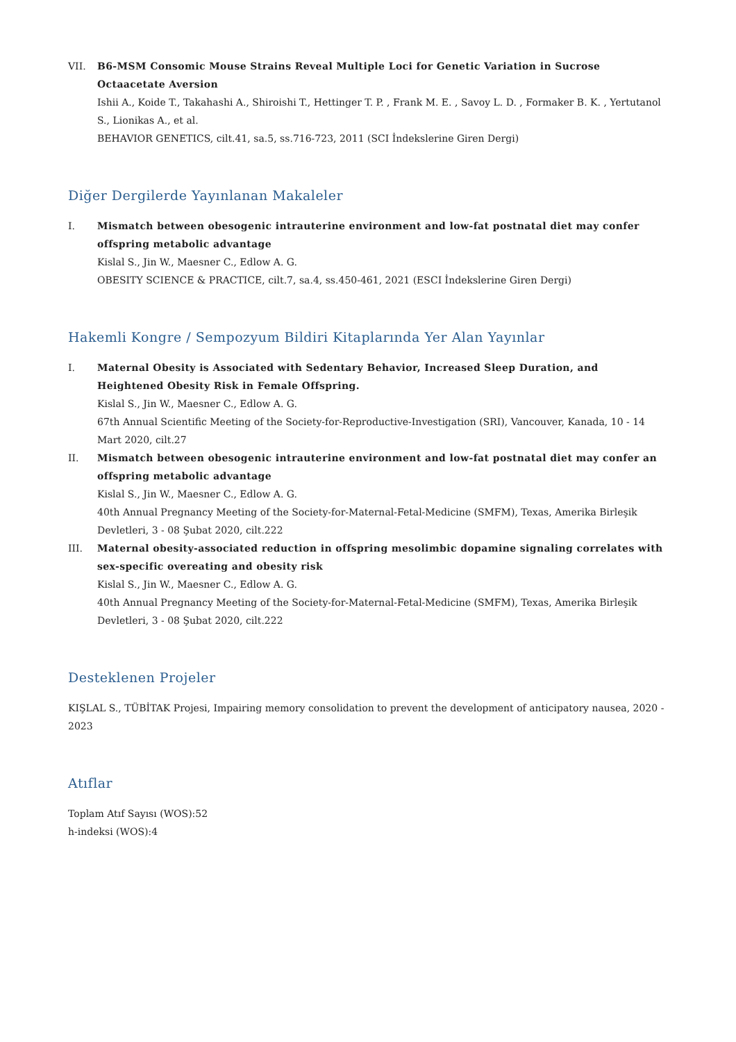VII. B6-MSM Consomic Mouse Strains Reveal Multiple Loci for Genetic Variation in Sucrose Octaacetate Aversion
Ishii A., Koide T., Takahashi A., Shiroishi T., Hettinger T. P. , Frank M. E. , Savoy L. D. , Formaker B. K. , Yertutanol S., Lionikas A., et al.
BEHAVIOR GENETICS, cilt.41, sa.5, ss.716-723, 2011 (SCI İndekslerine Giren Dergi)
Diğer Dergilerde Yayınlanan Makaleler
I. Mismatch between obesogenic intrauterine environment and low-fat postnatal diet may confer offspring metabolic advantage
Kislal S., Jin W., Maesner C., Edlow A. G.
OBESITY SCIENCE & PRACTICE, cilt.7, sa.4, ss.450-461, 2021 (ESCI İndekslerine Giren Dergi)
Hakemli Kongre / Sempozyum Bildiri Kitaplarında Yer Alan Yayınlar
I. Maternal Obesity is Associated with Sedentary Behavior, Increased Sleep Duration, and Heightened Obesity Risk in Female Offspring.
Kislal S., Jin W., Maesner C., Edlow A. G.
67th Annual Scientific Meeting of the Society-for-Reproductive-Investigation (SRI), Vancouver, Kanada, 10 - 14 Mart 2020, cilt.27
II. Mismatch between obesogenic intrauterine environment and low-fat postnatal diet may confer an offspring metabolic advantage
Kislal S., Jin W., Maesner C., Edlow A. G.
40th Annual Pregnancy Meeting of the Society-for-Maternal-Fetal-Medicine (SMFM), Texas, Amerika Birleşik Devletleri, 3 - 08 Şubat 2020, cilt.222
III. Maternal obesity-associated reduction in offspring mesolimbic dopamine signaling correlates with sex-specific overeating and obesity risk
Kislal S., Jin W., Maesner C., Edlow A. G.
40th Annual Pregnancy Meeting of the Society-for-Maternal-Fetal-Medicine (SMFM), Texas, Amerika Birleşik Devletleri, 3 - 08 Şubat 2020, cilt.222
Desteklenen Projeler
KIŞLAL S., TÜBİTAK Projesi, Impairing memory consolidation to prevent the development of anticipatory nausea, 2020 - 2023
Atıflar
Toplam Atıf Sayısı (WOS):52
h-indeksi (WOS):4